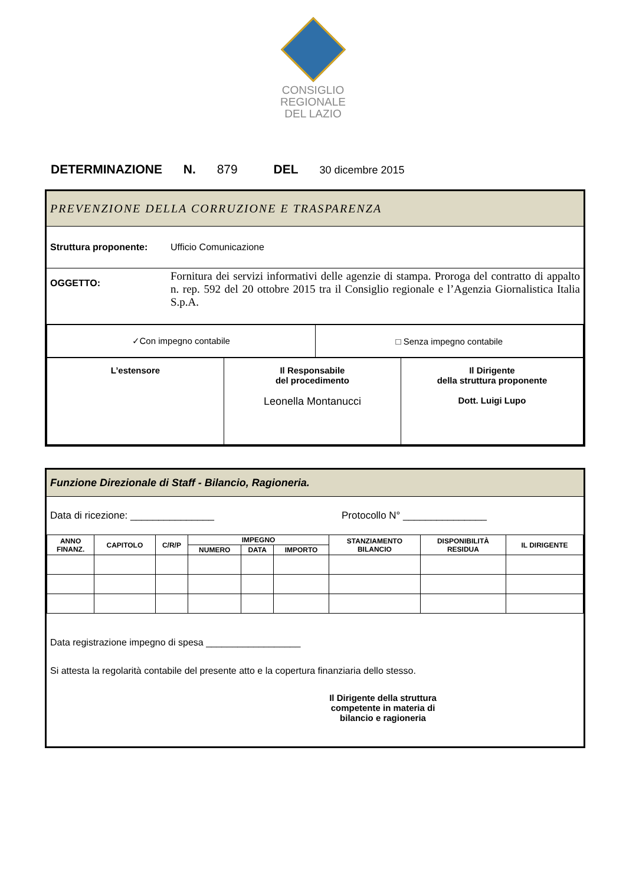CONSIGLIO
REGIONALE
DEL LAZIO
DETERMINAZIONE N. 879 DEL 30 dicembre 2015
PREVENZIONE DELLA CORRUZIONE E TRASPARENZA
Struttura proponente: Ufficio Comunicazione
OGGETTO: Fornitura dei servizi informativi delle agenzie di stampa. Proroga del contratto di appalto n. rep. 592 del 20 ottobre 2015 tra il Consiglio regionale e l’Agenzia Giornalistica Italia S.p.A.
| ✓Con impegno contabile | □ Senza impegno contabile |
| L’estensore | Il Responsabile del procedimento Leonella Montanucci | Il Dirigente della struttura proponente Dott. Luigi Lupo |
Funzione Direzionale di Staff - Bilancio, Ragioneria.
Data di ricezione: _______________ Protocollo N° _______________
| ANNO FINANZ. | CAPITOLO | C/R/P | IMPEGNO | | | STANZIAMENTO BILANCIO | DISPONIBILITÀ RESIDUA | IL DIRIGENTE |
| --- | --- | --- | --- | --- | --- | --- | --- | --- |
| | | | NUMERO | DATA | IMPORTO | | | |
Data registrazione impegno di spesa __________________
Si attesta la regolarità contabile del presente atto e la copertura finanziaria dello stesso.
Il Dirigente della struttura competente in materia di bilancio e ragioneria